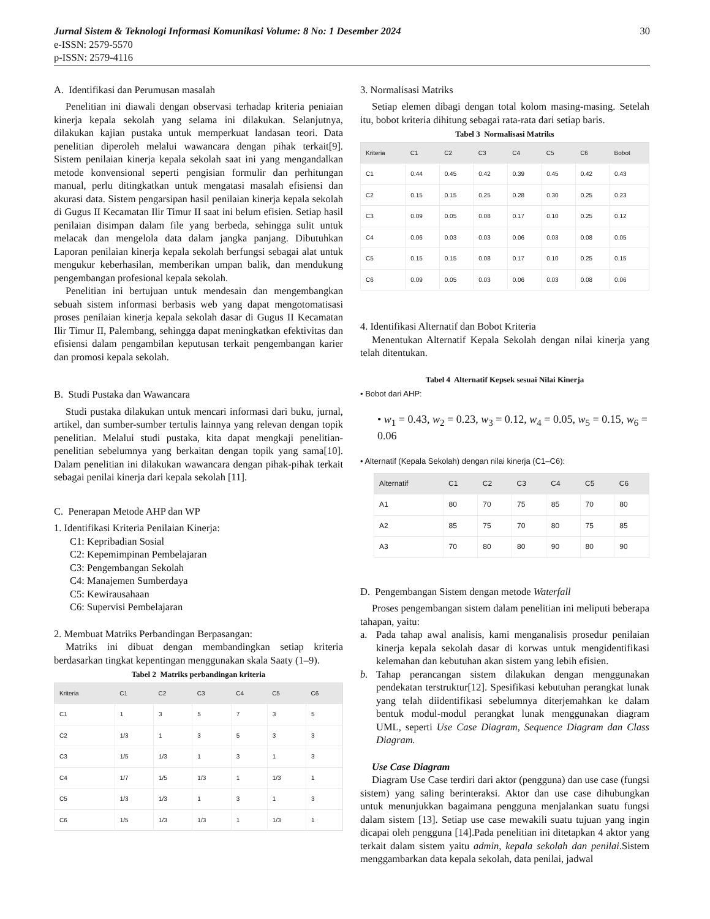Jurnal Sistem & Teknologi Informasi Komunikasi Volume: 8 No: 1 Desember 2024 30
e-ISSN: 2579-5570
p-ISSN: 2579-4116
A. Identifikasi dan Perumusan masalah
Penelitian ini diawali dengan observasi terhadap kriteria peniaian kinerja kepala sekolah yang selama ini dilakukan. Selanjutnya, dilakukan kajian pustaka untuk memperkuat landasan teori. Data penelitian diperoleh melalui wawancara dengan pihak terkait[9]. Sistem penilaian kinerja kepala sekolah saat ini yang mengandalkan metode konvensional seperti pengisian formulir dan perhitungan manual, perlu ditingkatkan untuk mengatasi masalah efisiensi dan akurasi data. Sistem pengarsipan hasil penilaian kinerja kepala sekolah di Gugus II Kecamatan Ilir Timur II saat ini belum efisien. Setiap hasil penilaian disimpan dalam file yang berbeda, sehingga sulit untuk melacak dan mengelola data dalam jangka panjang. Dibutuhkan Laporan penilaian kinerja kepala sekolah berfungsi sebagai alat untuk mengukur keberhasilan, memberikan umpan balik, dan mendukung pengembangan profesional kepala sekolah.
Penelitian ini bertujuan untuk mendesain dan mengembangkan sebuah sistem informasi berbasis web yang dapat mengotomatisasi proses penilaian kinerja kepala sekolah dasar di Gugus II Kecamatan Ilir Timur II, Palembang, sehingga dapat meningkatkan efektivitas dan efisiensi dalam pengambilan keputusan terkait pengembangan karier dan promosi kepala sekolah.
B. Studi Pustaka dan Wawancara
Studi pustaka dilakukan untuk mencari informasi dari buku, jurnal, artikel, dan sumber-sumber tertulis lainnya yang relevan dengan topik penelitian. Melalui studi pustaka, kita dapat mengkaji penelitian-penelitian sebelumnya yang berkaitan dengan topik yang sama[10]. Dalam penelitian ini dilakukan wawancara dengan pihak-pihak terkait sebagai penilai kinerja dari kepala sekolah [11].
C. Penerapan Metode AHP dan WP
1. Identifikasi Kriteria Penilaian Kinerja:
C1: Kepribadian Sosial
C2: Kepemimpinan Pembelajaran
C3: Pengembangan Sekolah
C4: Manajemen Sumberdaya
C5: Kewirausahaan
C6: Supervisi Pembelajaran
2. Membuat Matriks Perbandingan Berpasangan:
Matriks ini dibuat dengan membandingkan setiap kriteria berdasarkan tingkat kepentingan menggunakan skala Saaty (1–9).
Tabel 2 Matriks perbandingan kriteria
| Kriteria | C1 | C2 | C3 | C4 | C5 | C6 |
| --- | --- | --- | --- | --- | --- | --- |
| C1 | 1 | 3 | 5 | 7 | 3 | 5 |
| C2 | 1/3 | 1 | 3 | 5 | 3 | 3 |
| C3 | 1/5 | 1/3 | 1 | 3 | 1 | 3 |
| C4 | 1/7 | 1/5 | 1/3 | 1 | 1/3 | 1 |
| C5 | 1/3 | 1/3 | 1 | 3 | 1 | 3 |
| C6 | 1/5 | 1/3 | 1/3 | 1 | 1/3 | 1 |
3. Normalisasi Matriks
Setiap elemen dibagi dengan total kolom masing-masing. Setelah itu, bobot kriteria dihitung sebagai rata-rata dari setiap baris.
Tabel 3 Normalisasi Matriks
| Kriteria | C1 | C2 | C3 | C4 | C5 | C6 | Bobot |
| --- | --- | --- | --- | --- | --- | --- | --- |
| C1 | 0.44 | 0.45 | 0.42 | 0.39 | 0.45 | 0.42 | 0.43 |
| C2 | 0.15 | 0.15 | 0.25 | 0.28 | 0.30 | 0.25 | 0.23 |
| C3 | 0.09 | 0.05 | 0.08 | 0.17 | 0.10 | 0.25 | 0.12 |
| C4 | 0.06 | 0.03 | 0.03 | 0.06 | 0.03 | 0.08 | 0.05 |
| C5 | 0.15 | 0.15 | 0.08 | 0.17 | 0.10 | 0.25 | 0.15 |
| C6 | 0.09 | 0.05 | 0.03 | 0.06 | 0.03 | 0.08 | 0.06 |
4. Identifikasi Alternatif dan Bobot Kriteria
Menentukan Alternatif Kepala Sekolah dengan nilai kinerja yang telah ditentukan.
Tabel 4 Alternatif Kepsek sesuai Nilai Kinerja
• Bobot dari AHP:
• w<sub>1</sub> = 0.43, w<sub>2</sub> = 0.23, w<sub>3</sub> = 0.12, w<sub>4</sub> = 0.05, w<sub>5</sub> = 0.15, w<sub>6</sub> = 0.06
• Alternatif (Kepala Sekolah) dengan nilai kinerja (C1–C6):
| Alternatif | C1 | C2 | C3 | C4 | C5 | C6 |
| --- | --- | --- | --- | --- | --- | --- |
| A1 | 80 | 70 | 75 | 85 | 70 | 80 |
| A2 | 85 | 75 | 70 | 80 | 75 | 85 |
| A3 | 70 | 80 | 80 | 90 | 80 | 90 |
D. Pengembangan Sistem dengan metode Waterfall
Proses pengembangan sistem dalam penelitian ini meliputi beberapa tahapan, yaitu:
a. Pada tahap awal analisis, kami menganalisis prosedur penilaian kinerja kepala sekolah dasar di korwas untuk mengidentifikasi kelemahan dan kebutuhan akan sistem yang lebih efisien.
b. Tahap perancangan sistem dilakukan dengan menggunakan pendekatan terstruktur[12]. Spesifikasi kebutuhan perangkat lunak yang telah diidentifikasi sebelumnya diterjemahkan ke dalam bentuk modul-modul perangkat lunak menggunakan diagram UML, seperti Use Case Diagram, Sequence Diagram dan Class Diagram.
Use Case Diagram
Diagram Use Case terdiri dari aktor (pengguna) dan use case (fungsi sistem) yang saling berinteraksi. Aktor dan use case dihubungkan untuk menunjukkan bagaimana pengguna menjalankan suatu fungsi dalam sistem [13]. Setiap use case mewakili suatu tujuan yang ingin dicapai oleh pengguna [14].Pada penelitian ini ditetapkan 4 aktor yang terkait dalam sistem yaitu admin, kepala sekolah dan penilai.Sistem menggambarkan data kepala sekolah, data penilai, jadwal